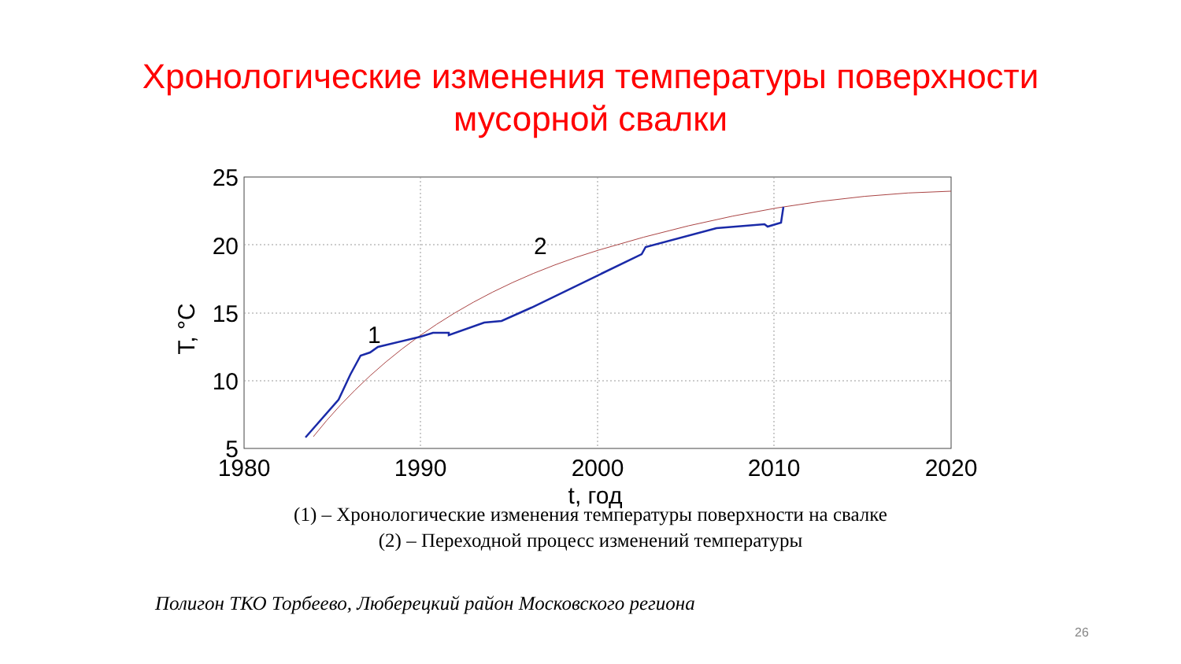Хронологические изменения температуры поверхности
мусорной свалки
25
20
15
10
5
1980
1990
2000
2010
2020
t, год
1
2
T, °C
(1) – Хронологические изменения температуры поверхности на свалке
(2) – Переходной процесс изменений температуры
Полигон ТКО Торбеево, Люберецкий район Московского региона
26